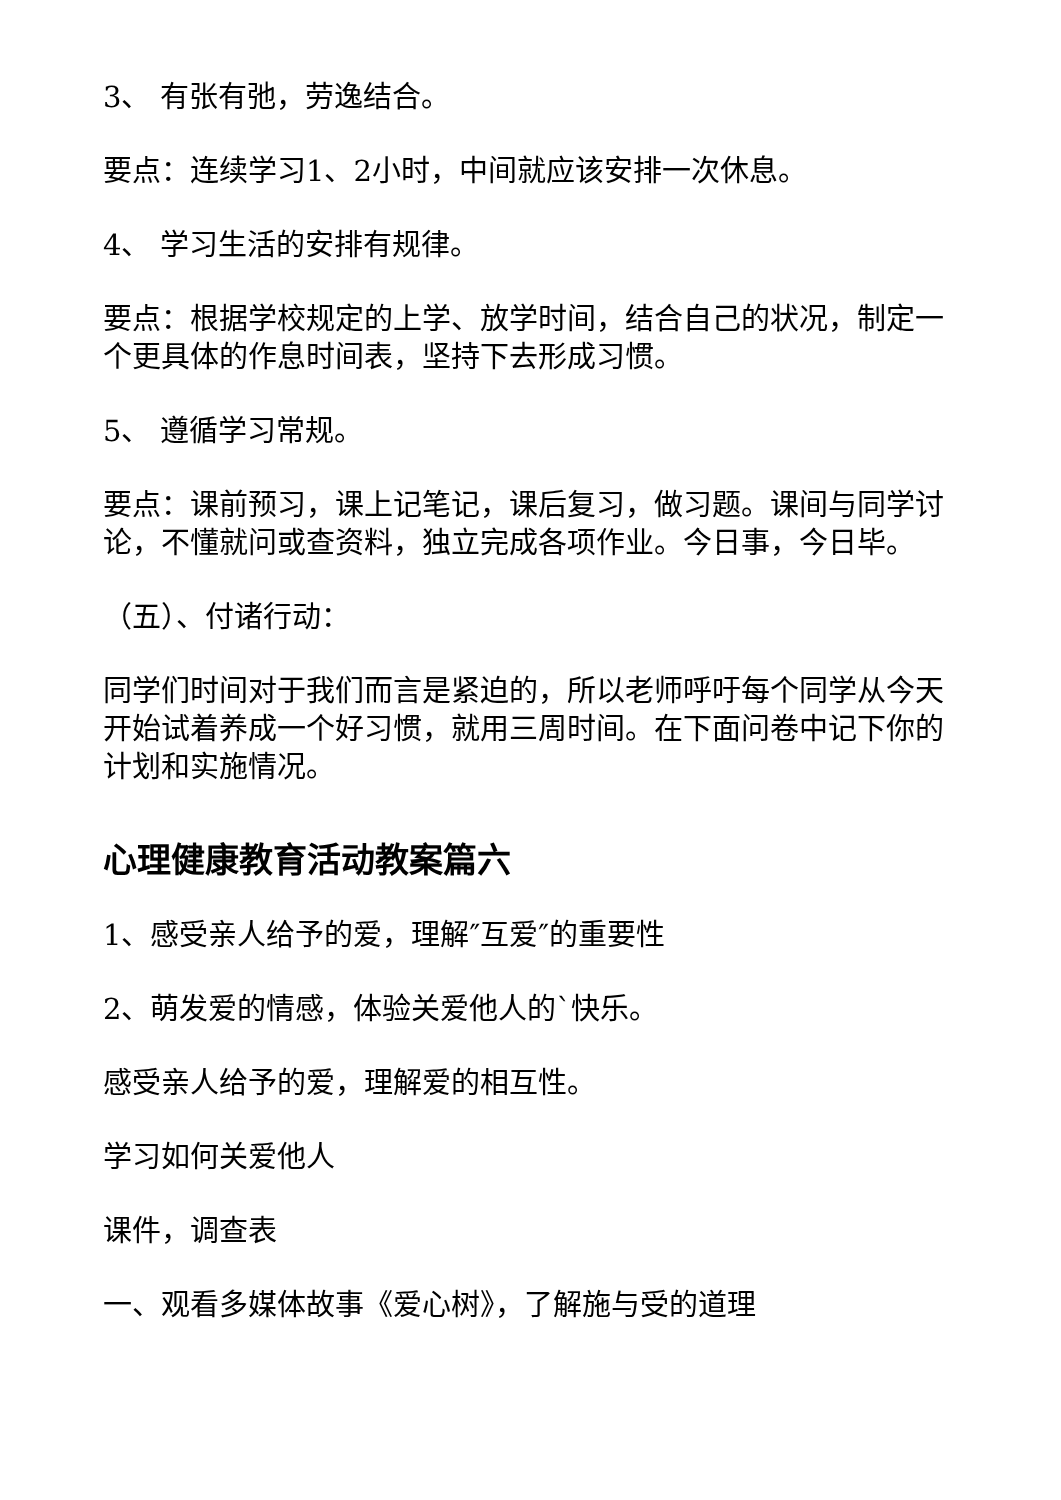3、 有张有弛，劳逸结合。
要点：连续学习1、2小时，中间就应该安排一次休息。
4、 学习生活的安排有规律。
要点：根据学校规定的上学、放学时间，结合自己的状况，制定一个更具体的作息时间表，坚持下去形成习惯。
5、 遵循学习常规。
要点：课前预习，课上记笔记，课后复习，做习题。课间与同学讨论，不懂就问或查资料，独立完成各项作业。今日事，今日毕。
（五）、付诸行动：
同学们时间对于我们而言是紧迫的，所以老师呼吁每个同学从今天开始试着养成一个好习惯，就用三周时间。在下面问卷中记下你的计划和实施情况。
心理健康教育活动教案篇六
1、感受亲人给予的爱，理解″互爱″的重要性
2、萌发爱的情感，体验关爱他人的`快乐。
感受亲人给予的爱，理解爱的相互性。
学习如何关爱他人
课件，调查表
一、观看多媒体故事《爱心树》，了解施与受的道理